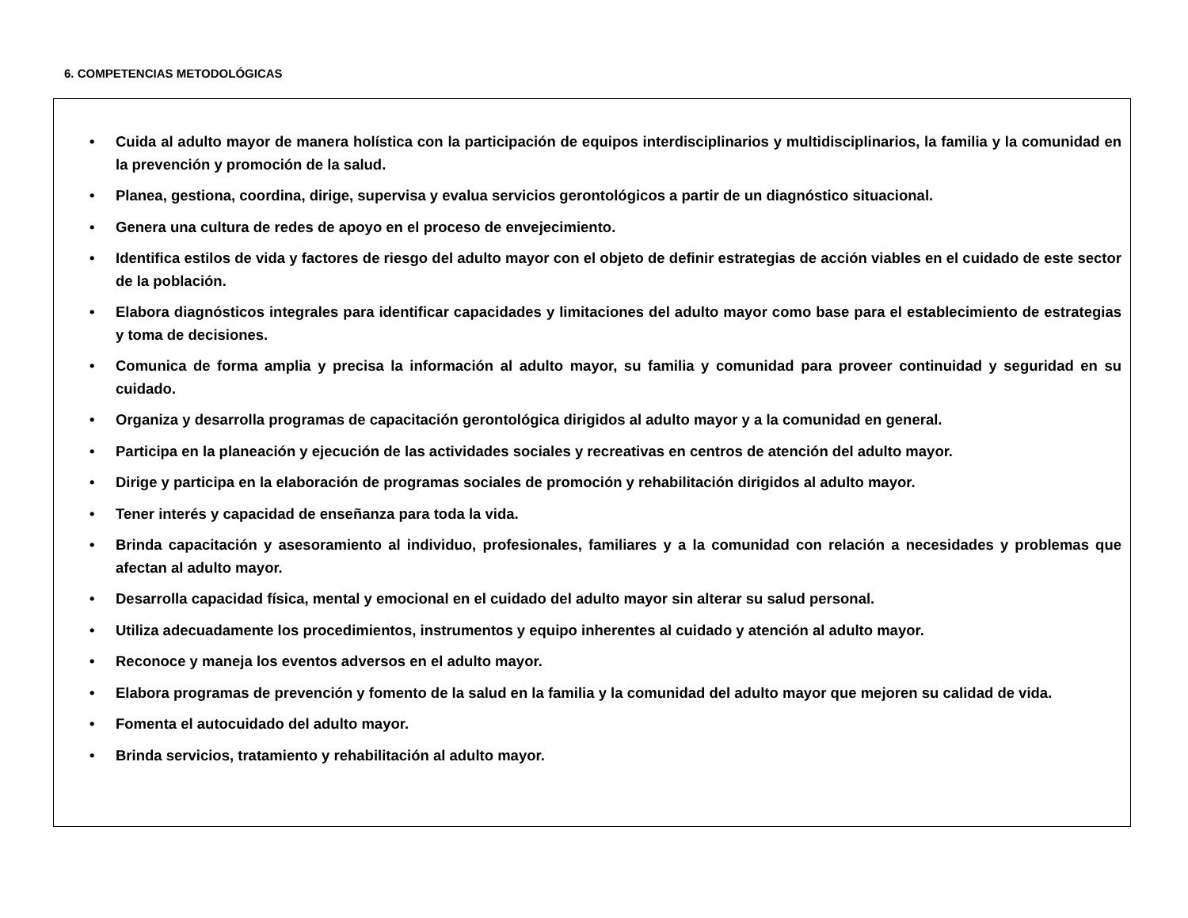6. COMPETENCIAS METODOLÓGICAS
• Cuida al adulto mayor de manera holística con la participación de equipos interdisciplinarios y multidisciplinarios, la familia y la comunidad en la prevención y promoción de la salud.
• Planea, gestiona, coordina, dirige, supervisa y evalua servicios gerontológicos a partir de un diagnóstico situacional.
• Genera una cultura de redes de apoyo en el proceso de envejecimiento.
• Identifica estilos de vida y factores de riesgo del adulto mayor con el objeto de definir estrategias de acción viables en el cuidado de este sector de la población.
• Elabora diagnósticos integrales para identificar capacidades y limitaciones del adulto mayor como base para el establecimiento de estrategias y toma de decisiones.
• Comunica de forma amplia y precisa la información al adulto mayor, su familia y comunidad para proveer continuidad y seguridad en su cuidado.
• Organiza y desarrolla programas de capacitación gerontológica dirigidos al adulto mayor y a la comunidad en general.
• Participa en la planeación y ejecución de las actividades sociales y recreativas en centros de atención del adulto mayor.
• Dirige y participa en la elaboración de programas sociales de promoción y rehabilitación dirigidos al adulto mayor.
• Tener interés y capacidad de enseñanza para toda la vida.
• Brinda capacitación y asesoramiento al individuo, profesionales, familiares y a la comunidad con relación a necesidades y problemas que afectan al adulto mayor.
• Desarrolla capacidad física, mental y emocional en el cuidado del adulto mayor sin alterar su salud personal.
• Utiliza adecuadamente los procedimientos, instrumentos y equipo inherentes al cuidado y atención al adulto mayor.
• Reconoce y maneja los eventos adversos en el adulto mayor.
• Elabora programas de prevención y fomento de la salud en la familia y la comunidad del adulto mayor que mejoren su calidad de vida.
• Fomenta el autocuidado del adulto mayor.
• Brinda servicios, tratamiento y rehabilitación al adulto mayor.